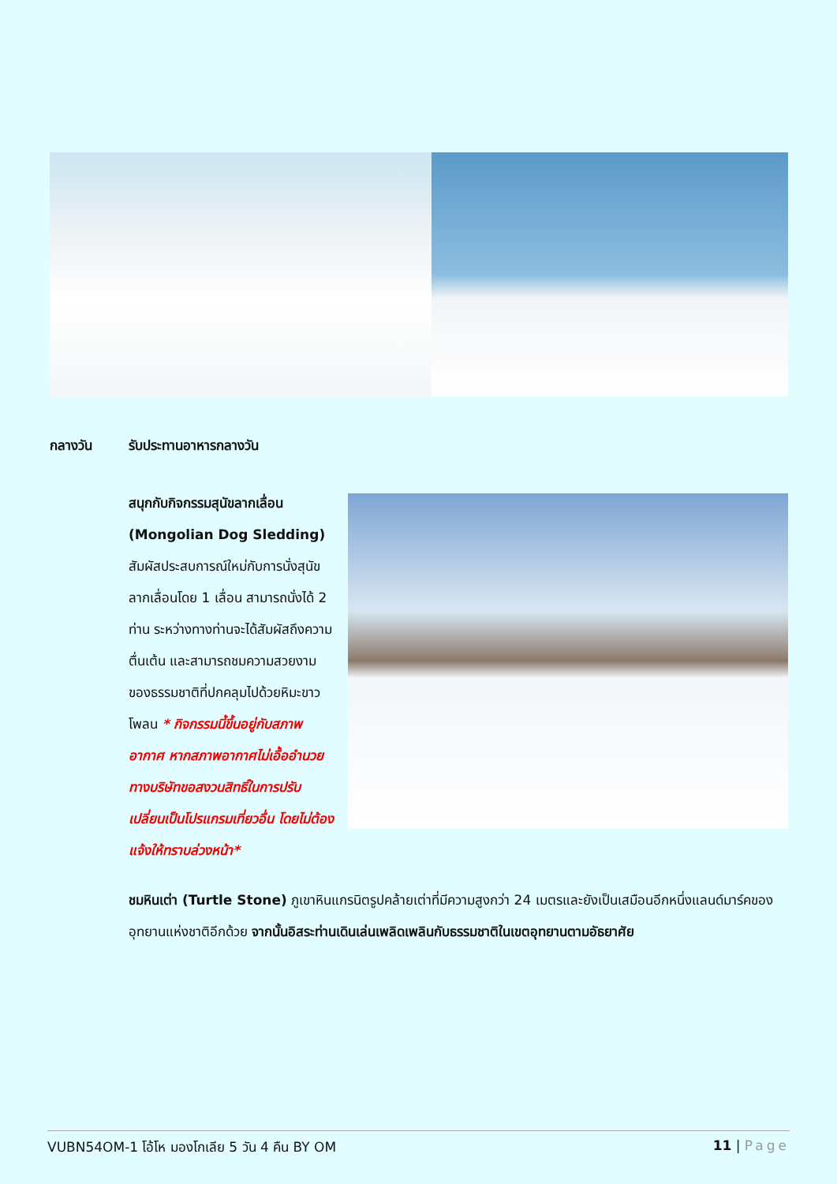กลางวัน รับประทานอาหารกลางวัน
สนุกกับกิจกรรมสุนัขลากเลื่อน (Mongolian Dog Sledding) สัมผัสประสบการณ์ใหม่กับการนั่งสุนัขลากเลื่อนโดย 1 เลื่อน สามารถนั่งได้ 2 ท่าน ระหว่างทางท่านจะได้สัมผัสถึงความตื่นเต้น และสามารถชมความสวยงามของธรรมชาติที่ปกคลุมไปด้วยหิมะขาวโพลน * กิจกรรมนี้ขึ้นอยู่กับสภาพอากาศ หากสภาพอากาศไม่เอื้ออำนวย ทางบริษัทขอสงวนสิทธิ์ในการปรับเปลี่ยนเป็นโปรแกรมเที่ยวอื่น โดยไม่ต้องแจ้งให้ทราบล่วงหน้า*
ชมหินเต่า (Turtle Stone) ภูเขาหินแกรนิตรูปคล้ายเต่าที่มีความสูงกว่า 24 เมตรและยังเป็นเสมือนอีกหนึ่งแลนด์มาร์คของอุทยานแห่งชาติอีกด้วย จากนั้นอิสระท่านเดินเล่นเพลิดเพลินกับธรรมชาติในเขตอุทยานตามอัธยาศัย
VUBN54OM-1 โอ้โห มองโกเลีย 5 วัน 4 คืน BY OM 11 | Page